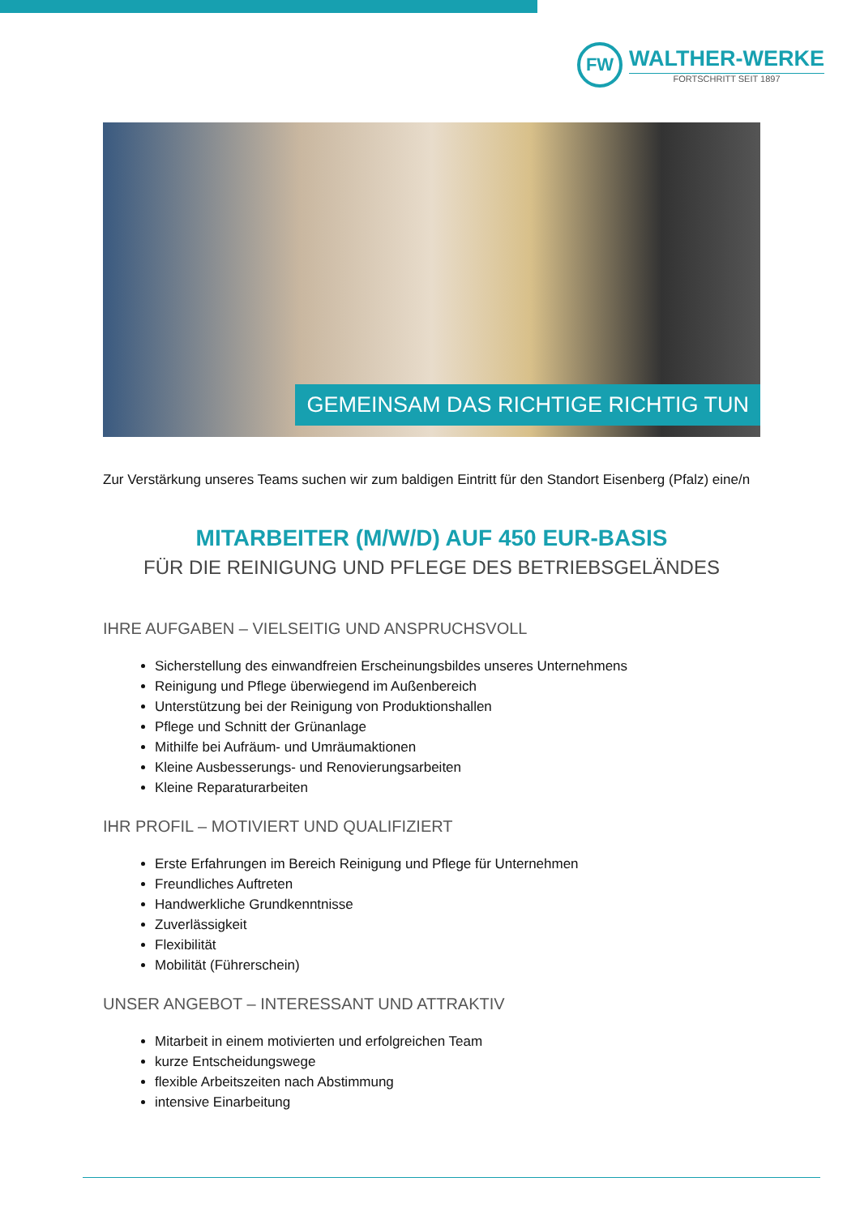FW
WALTHER-WERKE
FORTSCHRITT SEIT 1897
GEMEINSAM DAS RICHTIGE RICHTIG TUN
Zur Verstärkung unseres Teams suchen wir zum baldigen Eintritt für den Standort Eisenberg (Pfalz) eine/n
MITARBEITER (M/W/D) AUF 450 EUR-BASIS
FÜR DIE REINIGUNG UND PFLEGE DES BETRIEBSGELÄNDES
IHRE AUFGABEN – VIELSEITIG UND ANSPRUCHSVOLL
Sicherstellung des einwandfreien Erscheinungsbildes unseres Unternehmens
Reinigung und Pflege überwiegend im Außenbereich
Unterstützung bei der Reinigung von Produktionshallen
Pflege und Schnitt der Grünanlage
Mithilfe bei Aufräum- und Umräumaktionen
Kleine Ausbesserungs- und Renovierungsarbeiten
Kleine Reparaturarbeiten
IHR PROFIL – MOTIVIERT UND QUALIFIZIERT
Erste Erfahrungen im Bereich Reinigung und Pflege für Unternehmen
Freundliches Auftreten
Handwerkliche Grundkenntnisse
Zuverlässigkeit
Flexibilität
Mobilität (Führerschein)
UNSER ANGEBOT – INTERESSANT UND ATTRAKTIV
Mitarbeit in einem motivierten und erfolgreichen Team
kurze Entscheidungswege
flexible Arbeitszeiten nach Abstimmung
intensive Einarbeitung